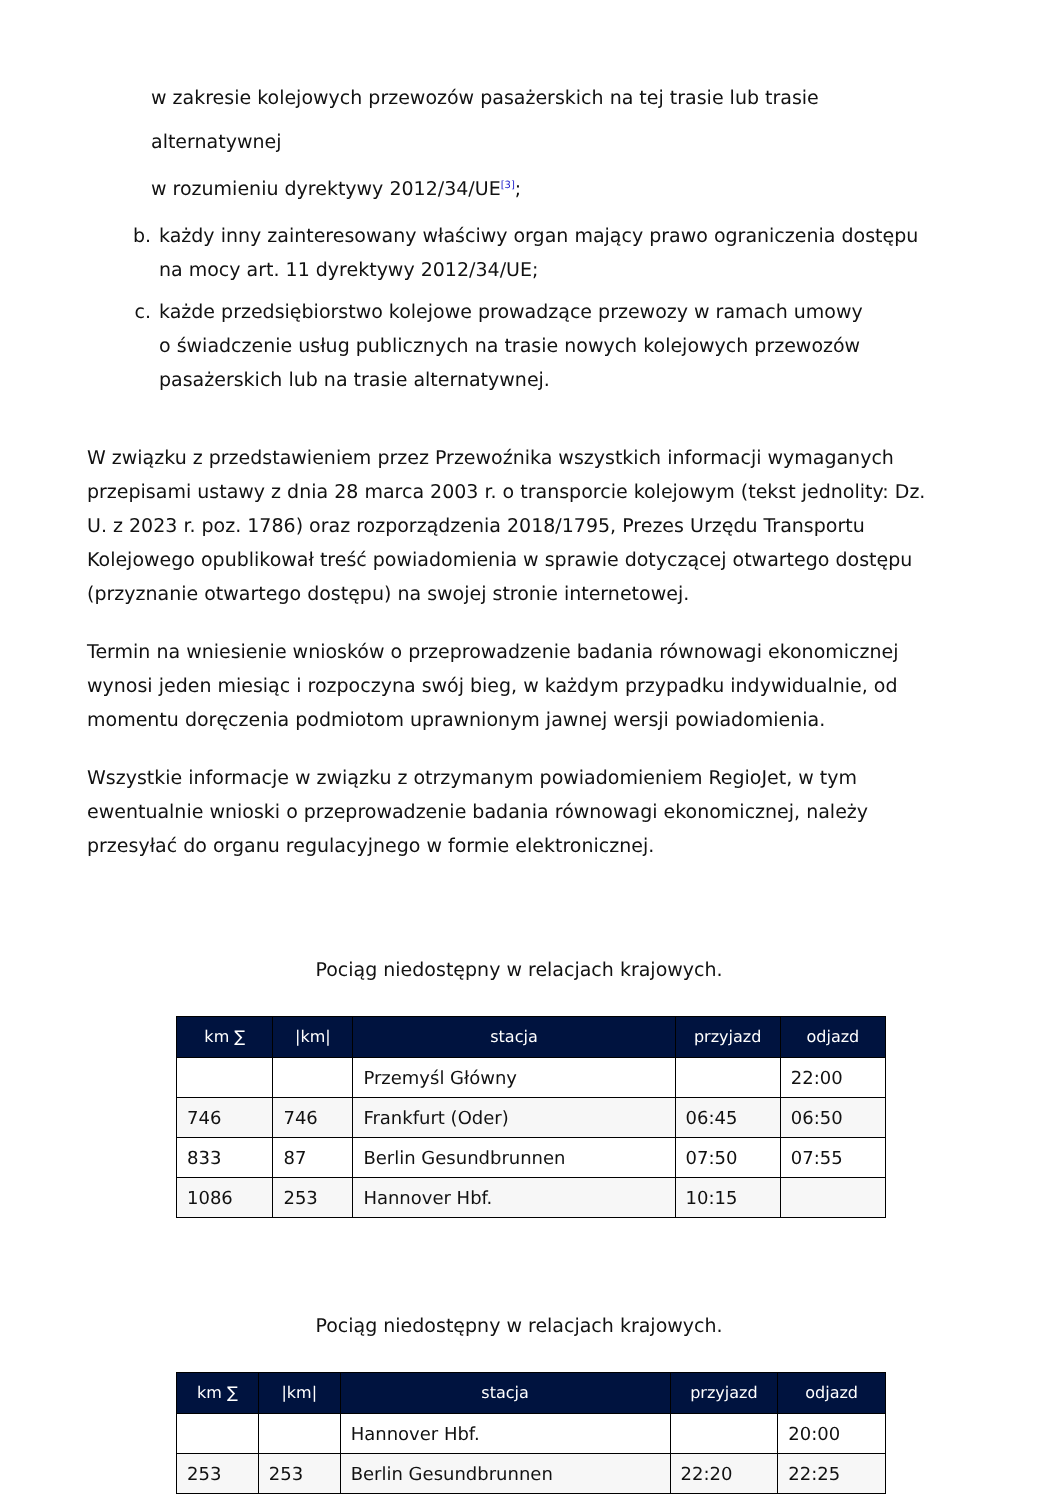w zakresie kolejowych przewozów pasażerskich na tej trasie lub trasie alternatywnej
w rozumieniu dyrektywy 2012/34/UE<sup>[3]</sup>;
b. każdy inny zainteresowany właściwy organ mający prawo ograniczenia dostępu
na mocy art. 11 dyrektywy 2012/34/UE;
c. każde przedsiębiorstwo kolejowe prowadzące przewozy w ramach umowy
o świadczenie usług publicznych na trasie nowych kolejowych przewozów
pasażerskich lub na trasie alternatywnej.
W związku z przedstawieniem przez Przewoźnika wszystkich informacji wymaganych przepisami ustawy z dnia 28 marca 2003 r. o transporcie kolejowym (tekst jednolity: Dz. U. z 2023 r. poz. 1786) oraz rozporządzenia 2018/1795, Prezes Urzędu Transportu Kolejowego opublikował treść powiadomienia w sprawie dotyczącej otwartego dostępu (przyznanie otwartego dostępu) na swojej stronie internetowej.
Termin na wniesienie wniosków o przeprowadzenie badania równowagi ekonomicznej wynosi jeden miesiąc i rozpoczyna swój bieg, w każdym przypadku indywidualnie, od momentu doręczenia podmiotom uprawnionym jawnej wersji powiadomienia.
Wszystkie informacje w związku z otrzymanym powiadomieniem RegioJet, w tym ewentualnie wnioski o przeprowadzenie badania równowagi ekonomicznej, należy przesyłać do organu regulacyjnego w formie elektronicznej.
Pociąg niedostępny w relacjach krajowych.
| km ∑ | /km/ | stacja | przyjazd | odjazd |
| --- | --- | --- | --- | --- |
| | | Przemyśl Główny | | 22:00 |
| 746 | 746 | Frankfurt (Oder) | 06:45 | 06:50 |
| 833 | 87 | Berlin Gesundbrunnen | 07:50 | 07:55 |
| 1086 | 253 | Hannover Hbf. | 10:15 | |
Pociąg niedostępny w relacjach krajowych.
| km ∑ | /km/ | stacja | przyjazd | odjazd |
| --- | --- | --- | --- | --- |
| | | Hannover Hbf. | | 20:00 |
| 253 | 253 | Berlin Gesundbrunnen | 22:20 | 22:25 |